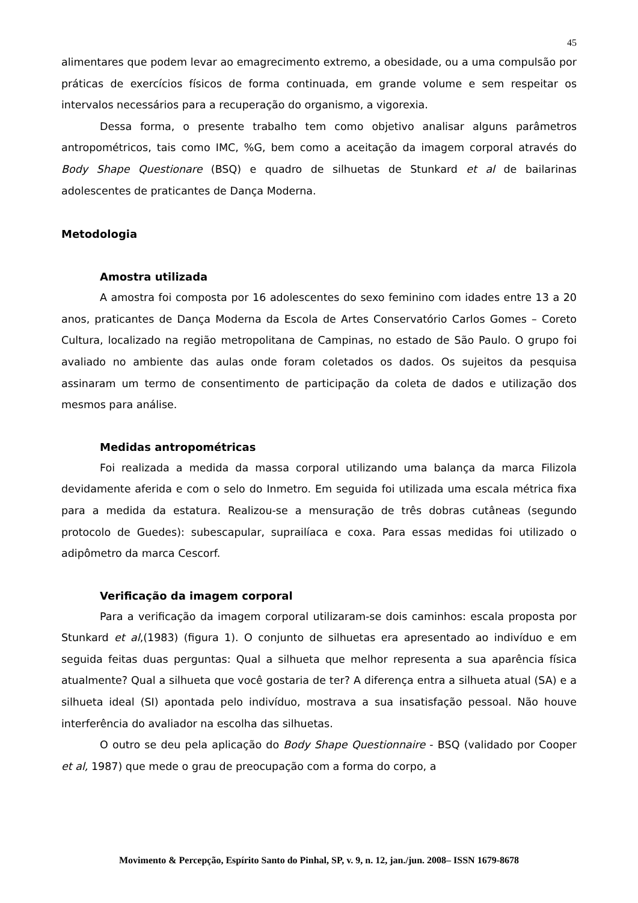45
alimentares que podem levar ao emagrecimento extremo, a obesidade, ou a uma compulsão por práticas de exercícios físicos de forma continuada, em grande volume e sem respeitar os intervalos necessários para a recuperação do organismo, a vigorexia.
Dessa forma, o presente trabalho tem como objetivo analisar alguns parâmetros antropométricos, tais como IMC, %G, bem como a aceitação da imagem corporal através do Body Shape Questionare (BSQ) e quadro de silhuetas de Stunkard et al de bailarinas adolescentes de praticantes de Dança Moderna.
Metodologia
Amostra utilizada
A amostra foi composta por 16 adolescentes do sexo feminino com idades entre 13 a 20 anos, praticantes de Dança Moderna da Escola de Artes Conservatório Carlos Gomes – Coreto Cultura, localizado na região metropolitana de Campinas, no estado de São Paulo. O grupo foi avaliado no ambiente das aulas onde foram coletados os dados. Os sujeitos da pesquisa assinaram um termo de consentimento de participação da coleta de dados e utilização dos mesmos para análise.
Medidas antropométricas
Foi realizada a medida da massa corporal utilizando uma balança da marca Filizola devidamente aferida e com o selo do Inmetro. Em seguida foi utilizada uma escala métrica fixa para a medida da estatura. Realizou-se a mensuração de três dobras cutâneas (segundo protocolo de Guedes): subescapular, suprailíaca e coxa. Para essas medidas foi utilizado o adipômetro da marca Cescorf.
Verificação da imagem corporal
Para a verificação da imagem corporal utilizaram-se dois caminhos: escala proposta por Stunkard et al,(1983) (figura 1). O conjunto de silhuetas era apresentado ao indivíduo e em seguida feitas duas perguntas: Qual a silhueta que melhor representa a sua aparência física atualmente? Qual a silhueta que você gostaria de ter? A diferença entra a silhueta atual (SA) e a silhueta ideal (SI) apontada pelo indivíduo, mostrava a sua insatisfação pessoal. Não houve interferência do avaliador na escolha das silhuetas.
O outro se deu pela aplicação do Body Shape Questionnaire - BSQ (validado por Cooper et al, 1987) que mede o grau de preocupação com a forma do corpo, a
Movimento & Percepção, Espírito Santo do Pinhal, SP, v. 9, n. 12, jan./jun. 2008– ISSN 1679-8678